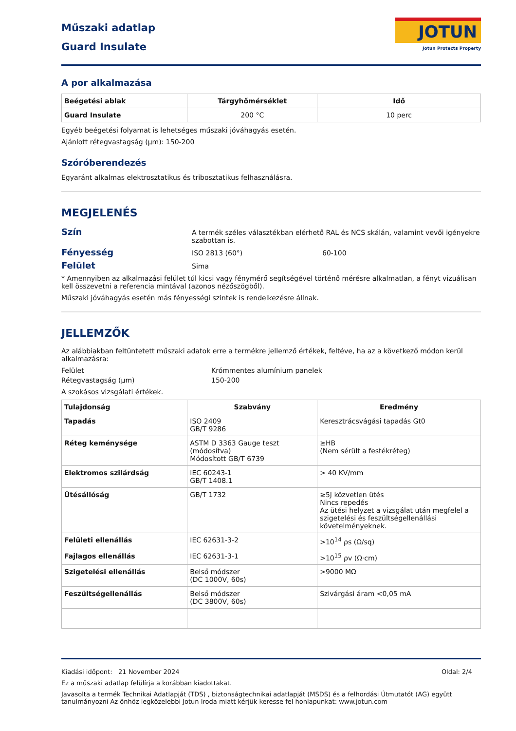Műszaki adatlap
Guard Insulate
JOTUN
Jotun Protects Property
A por alkalmazása
| Beégetési ablak | Tárgyhőmérséklet | Idő |
| --- | --- | --- |
| Guard Insulate | 200 °C | 10 perc |
Egyéb beégetési folyamat is lehetséges műszaki jóváhagyás esetén.
Ajánlott rétegvastagság (µm): 150-200
Szóróberendezés
Egyaránt alkalmas elektrosztatikus és tribosztatikus felhasználásra.
MEGJELENÉS
Szín
A termék széles választékban elérhető RAL és NCS skálán, valamint vevői igényekre szabottan is.
Fényesség
ISO 2813 (60°) 60-100
Felület
Sima
* Amennyiben az alkalmazási felület túl kicsi vagy fénymérő segítségével történő mérésre alkalmatlan, a fényt vizuálisan kell összevetni a referencia mintával (azonos nézőszögből).
Műszaki jóváhagyás esetén más fényességi szintek is rendelkezésre állnak.
JELLEMZŐK
Az alábbiakban feltüntetett műszaki adatok erre a termékre jellemző értékek, feltéve, ha az a következő módon kerül alkalmazásra:
Felület Krómmentes alumínium panelek
Rétegvastagság (µm) 150-200
A szokásos vizsgálati értékek.
| Tulajdonság | Szabvány | Eredmény |
| --- | --- | --- |
| Tapadás | ISO 2409 GB/T 9286 | Keresztrácsvágási tapadás Gt0 |
| Réteg keménysége | ASTM D 3363 Gauge teszt (módosítva) Módosított GB/T 6739 | ≥HB (Nem sérült a festékréteg) |
| Elektromos szilárdság | IEC 60243-1 GB/T 1408.1 | > 40 KV/mm |
| Ütésállóság | GB/T 1732 | ≥5J közvetlen ütés Nincs repedés Az ütési helyzet a vizsgálat után megfelel a szigetelési és feszültségellenállási követelményeknek. |
| Felületi ellenállás | IEC 62631-3-2 | >10<sup>14</sup> ρs (Ω/sq) |
| Fajlagos ellenállás | IEC 62631-3-1 | >10<sup>15</sup> ρv (Ω·cm) |
| Szigetelési ellenállás | Belső módszer (DC 1000V, 60s) | >9000 MΩ |
| Feszültségellenállás | Belső módszer (DC 3800V, 60s) | Szivárgási áram <0,05 mA |
Kiadási időpont: 21 November 2024
Oldal: 2/4
Ez a műszaki adatlap felülírja a korábban kiadottakat.
Javasolta a termék Technikai Adatlapját (TDS) , biztonságtechnikai adatlapját (MSDS) és a felhordási Útmutatót (AG) együtt tanulmányozni Az önhöz legközelebbi Jotun Iroda miatt kérjük keresse fel honlapunkat: www.jotun.com